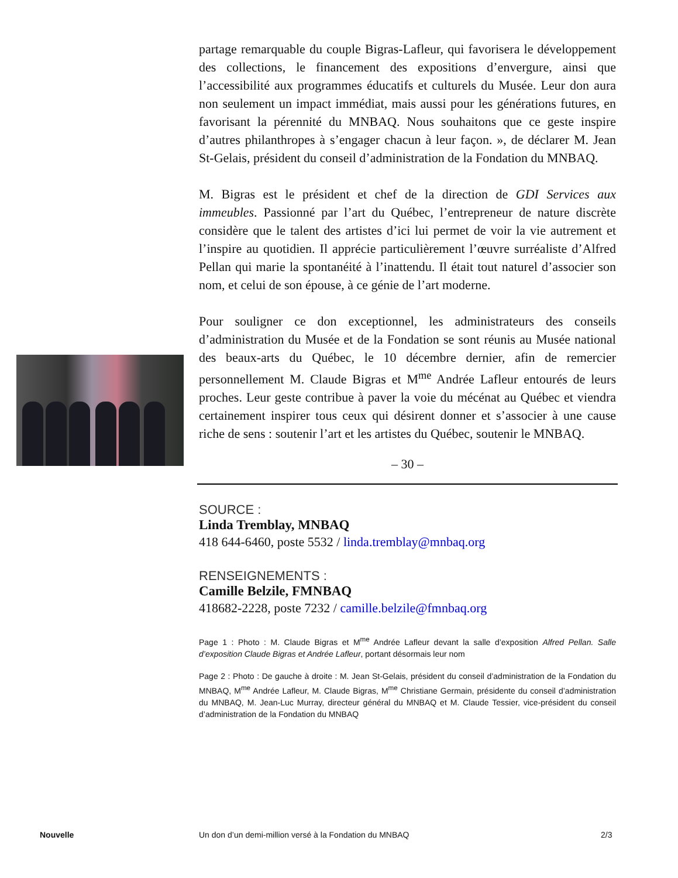partage remarquable du couple Bigras-Lafleur, qui favorisera le développement des collections, le financement des expositions d’envergure, ainsi que l’accessibilité aux programmes éducatifs et culturels du Musée. Leur don aura non seulement un impact immédiat, mais aussi pour les générations futures, en favorisant la pérennité du MNBAQ. Nous souhaitons que ce geste inspire d’autres philanthropes à s’engager chacun à leur façon. », de déclarer M. Jean St-Gelais, président du conseil d’administration de la Fondation du MNBAQ.
M. Bigras est le président et chef de la direction de GDI Services aux immeubles. Passionné par l’art du Québec, l’entrepreneur de nature discrète considère que le talent des artistes d’ici lui permet de voir la vie autrement et l’inspire au quotidien. Il apprécie particulièrement l’œuvre surréaliste d’Alfred Pellan qui marie la spontanéité à l’inattendu. Il était tout naturel d’associer son nom, et celui de son épouse, à ce génie de l’art moderne.
Pour souligner ce don exceptionnel, les administrateurs des conseils d’administration du Musée et de la Fondation se sont réunis au Musée national des beaux-arts du Québec, le 10 décembre dernier, afin de remercier personnellement M. Claude Bigras et M<sup>me</sup> Andrée Lafleur entourés de leurs proches. Leur geste contribue à paver la voie du mécénat au Québec et viendra certainement inspirer tous ceux qui désirent donner et s’associer à une cause riche de sens : soutenir l’art et les artistes du Québec, soutenir le MNBAQ.
– 30 –
SOURCE :
Linda Tremblay, MNBAQ
418 644-6460, poste 5532 / linda.tremblay@mnbaq.org
RENSEIGNEMENTS :
Camille Belzile, FMNBAQ
418682-2228, poste 7232 / camille.belzile@fmnbaq.org
Page 1 : Photo : M. Claude Bigras et M<sup>me</sup> Andrée Lafleur devant la salle d’exposition Alfred Pellan. Salle d’exposition Claude Bigras et Andrée Lafleur, portant désormais leur nom
Page 2 : Photo : De gauche à droite : M. Jean St-Gelais, président du conseil d’administration de la Fondation du MNBAQ, M<sup>me</sup> Andrée Lafleur, M. Claude Bigras, M<sup>me</sup> Christiane Germain, présidente du conseil d’administration du MNBAQ, M. Jean-Luc Murray, directeur général du MNBAQ et M. Claude Tessier, vice-président du conseil d’administration de la Fondation du MNBAQ
Nouvelle
Un don d’un demi-million versé à la Fondation du MNBAQ
2/3